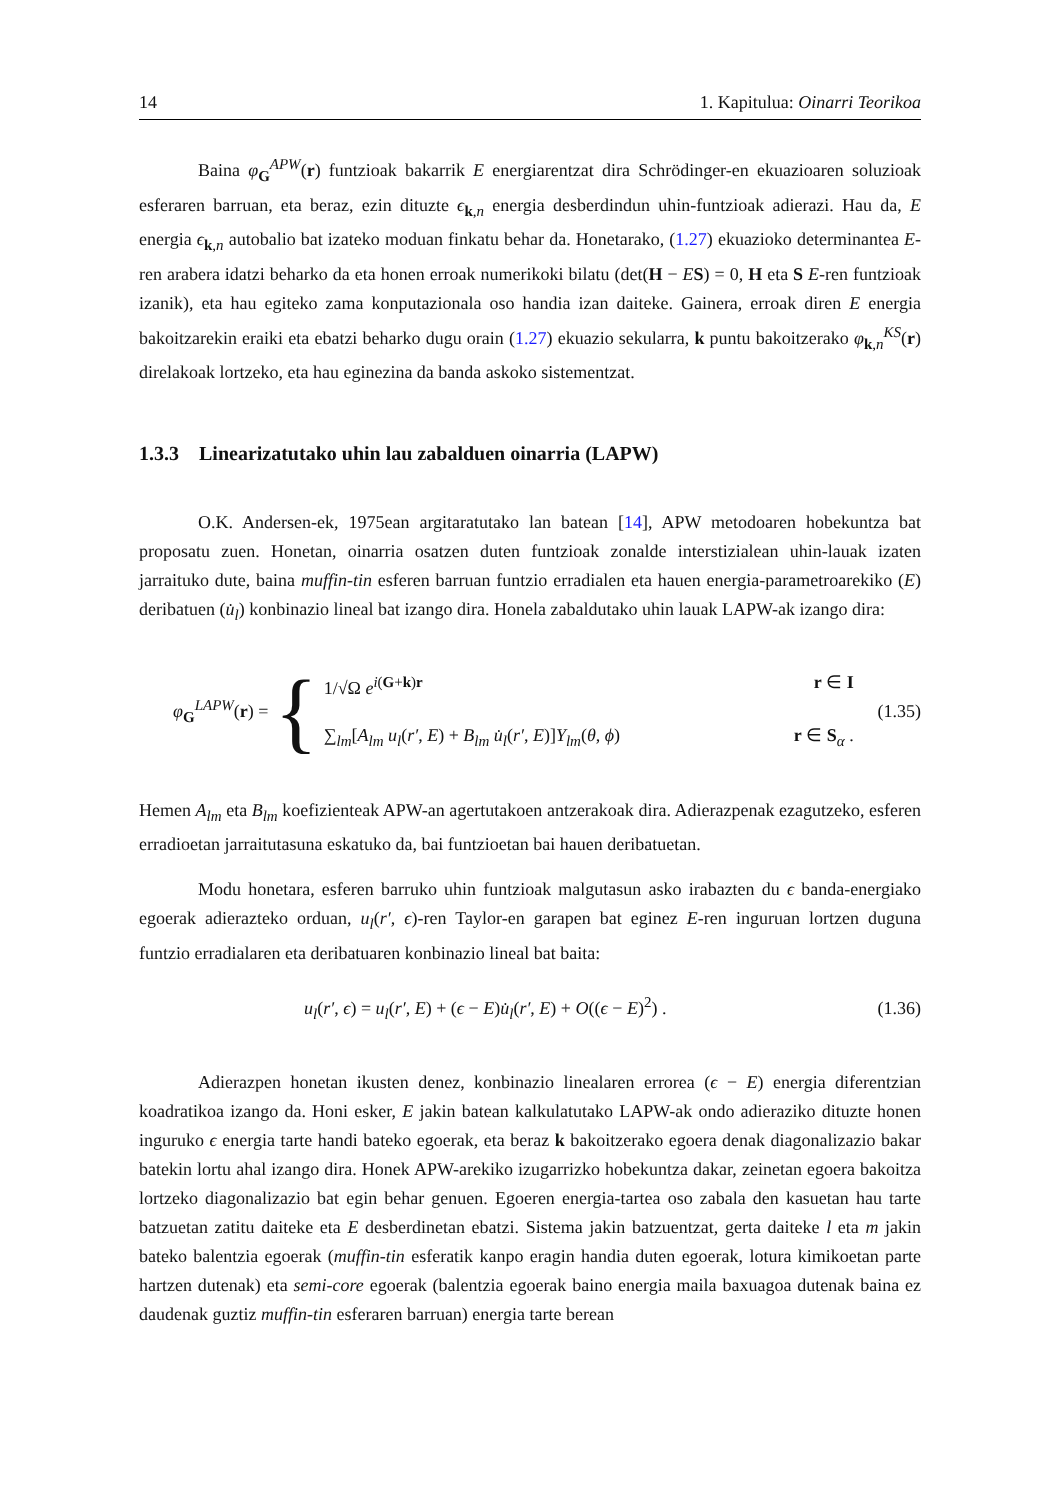14 1. Kapitulua: Oinarri Teorikoa
Baina φ<sub>G</sub><sup>APW</sup>(r) funtzioak bakarrik E energiarentzat dira Schrödinger-en ekuazioaren soluzioak esferaren barruan, eta beraz, ezin dituzte ϵ<sub>k,n</sub> energia desberdindun uhin-funtzioak adierazi. Hau da, E energia ϵ<sub>k,n</sub> autobalio bat izateko moduan finkatu behar da. Honetarako, (1.27) ekuazioko determinantea E-ren arabera idatzi beharko da eta honen erroak numerikoki bilatu (det(H − ES) = 0, H eta S E-ren funtzioak izanik), eta hau egiteko zama konputazionala oso handia izan daiteke. Gainera, erroak diren E energia bakoitzarekin eraiki eta ebatzi beharko dugu orain (1.27) ekuazio sekularra, k puntu bakoitzerako φ<sub>k,n</sub><sup>KS</sup>(r) direlakoak lortzeko, eta hau eginezina da banda askoko sistementzat.
1.3.3 Linearizatutako uhin lau zabalduen oinarria (LAPW)
O.K. Andersen-ek, 1975ean argitaratutako lan batean [14], APW metodoaren hobekuntza bat proposatu zuen. Honetan, oinarria osatzen duten funtzioak zonalde interstizialean uhin-lauak izaten jarraituko dute, baina muffin-tin esferen barruan funtzio erradialen eta hauen energia-parametroarekiko (E) deribatuen (u̇<sub>l</sub>) konbinazio lineal bat izango dira. Honela zabaldutako uhin lauak LAPW-ak izango dira:
φ<sub>G</sub><sup>LAPW</sup>(r) = {
1/√Ω e<sup>i(G+k)r</sup> r ∈ I
∑<sub>lm</sub>[A<sub>lm</sub> u<sub>l</sub>(r′, E) + B<sub>lm</sub> u̇<sub>l</sub>(r′, E)]Y<sub>lm</sub>(θ, ϕ) r ∈ S<sub>α</sub> .
(1.35)
Hemen A<sub>lm</sub> eta B<sub>lm</sub> koefizienteak APW-an agertutakoen antzerakoak dira. Adierazpenak ezagutzeko, esferen erradioetan jarraitutasuna eskatuko da, bai funtzioetan bai hauen deribatuetan.
Modu honetara, esferen barruko uhin funtzioak malgutasun asko irabazten du ϵ banda-energiako egoerak adierazteko orduan, u<sub>l</sub>(r′, ϵ)-ren Taylor-en garapen bat eginez E-ren inguruan lortzen duguna funtzio erradialaren eta deribatuaren konbinazio lineal bat baita:
u<sub>l</sub>(r′, ϵ) = u<sub>l</sub>(r′, E) + (ϵ − E)u̇<sub>l</sub>(r′, E) + O((ϵ − E)<sup>2</sup>) . (1.36)
Adierazpen honetan ikusten denez, konbinazio linealaren errorea (ϵ − E) energia diferentzian koadratikoa izango da. Honi esker, E jakin batean kalkulatutako LAPW-ak ondo adieraziko dituzte honen inguruko ϵ energia tarte handi bateko egoerak, eta beraz k bakoitzerako egoera denak diagonalizazio bakar batekin lortu ahal izango dira. Honek APW-arekiko izugarrizko hobekuntza dakar, zeinetan egoera bakoitza lortzeko diagonalizazio bat egin behar genuen. Egoeren energia-tartea oso zabala den kasuetan hau tarte batzuetan zatitu daiteke eta E desberdinetan ebatzi. Sistema jakin batzuentzat, gerta daiteke l eta m jakin bateko balentzia egoerak (muffin-tin esferatik kanpo eragin handia duten egoerak, lotura kimikoetan parte hartzen dutenak) eta semi-core egoerak (balentzia egoerak baino energia maila baxuagoa dutenak baina ez daudenak guztiz muffin-tin esferaren barruan) energia tarte berean